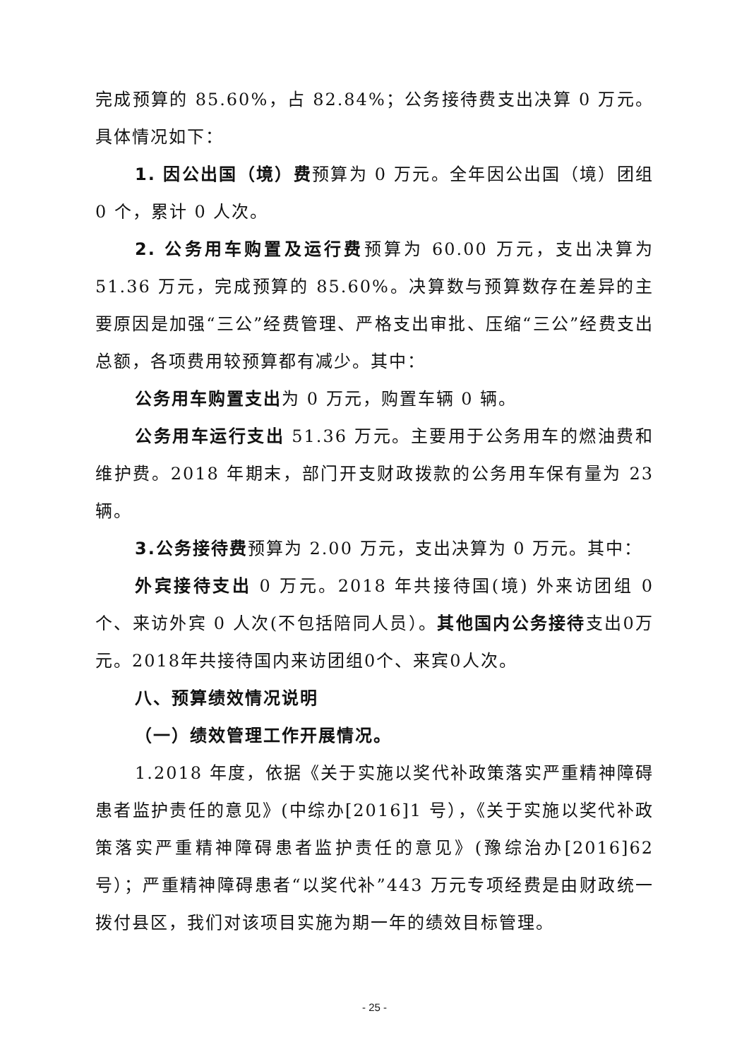完成预算的 85.60%，占 82.84%；公务接待费支出决算 0 万元。具体情况如下：
1. 因公出国（境）费预算为 0 万元。全年因公出国（境）团组 0 个，累计 0 人次。
2. 公务用车购置及运行费预算为 60.00 万元，支出决算为 51.36 万元，完成预算的 85.60%。决算数与预算数存在差异的主要原因是加强“三公”经费管理、严格支出审批、压缩“三公”经费支出总额，各项费用较预算都有减少。其中：
公务用车购置支出为 0 万元，购置车辆 0 辆。
公务用车运行支出 51.36 万元。主要用于公务用车的燃油费和维护费。2018 年期末，部门开支财政拨款的公务用车保有量为 23 辆。
3.公务接待费预算为 2.00 万元，支出决算为 0 万元。其中：
外宾接待支出 0 万元。2018 年共接待国(境) 外来访团组 0 个、来访外宾 0 人次(不包括陪同人员）。其他国内公务接待支出0万元。2018年共接待国内来访团组0个、来宾0人次。
八、预算绩效情况说明
（一）绩效管理工作开展情况。
1.2018 年度，依据《关于实施以奖代补政策落实严重精神障碍患者监护责任的意见》(中综办[2016]1 号），《关于实施以奖代补政策落实严重精神障碍患者监护责任的意见》(豫综治办[2016]62 号）；严重精神障碍患者“以奖代补”443 万元专项经费是由财政统一拨付县区，我们对该项目实施为期一年的绩效目标管理。
- 25 -